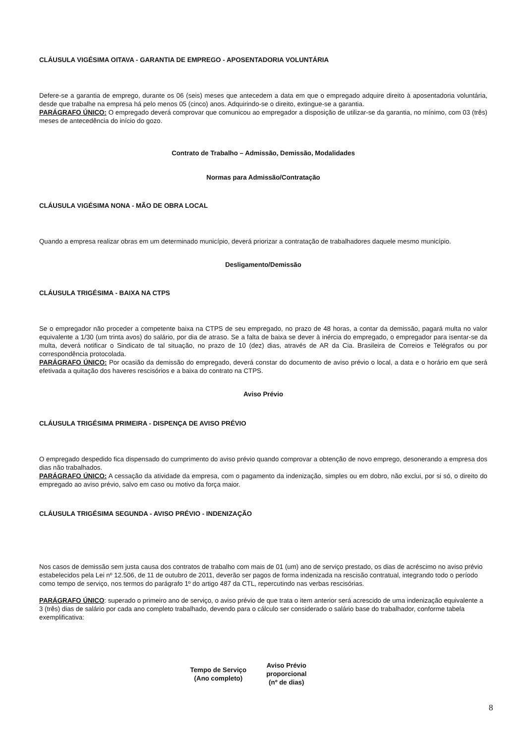CLÁUSULA VIGÉSIMA OITAVA - GARANTIA DE EMPREGO - APOSENTADORIA VOLUNTÁRIA
Defere-se a garantia de emprego, durante os 06 (seis) meses que antecedem a data em que o empregado adquire direito à aposentadoria voluntária, desde que trabalhe na empresa há pelo menos 05 (cinco) anos. Adquirindo-se o direito, extingue-se a garantia.
PARÁGRAFO ÚNICO: O empregado deverá comprovar que comunicou ao empregador a disposição de utilizar-se da garantia, no mínimo, com 03 (três) meses de antecedência do início do gozo.
Contrato de Trabalho – Admissão, Demissão, Modalidades
Normas para Admissão/Contratação
CLÁUSULA VIGÉSIMA NONA - MÃO DE OBRA LOCAL
Quando a empresa realizar obras em um determinado município, deverá priorizar a contratação de trabalhadores daquele mesmo município.
Desligamento/Demissão
CLÁUSULA TRIGÉSIMA - BAIXA NA CTPS
Se o empregador não proceder a competente baixa na CTPS de seu empregado, no prazo de 48 horas, a contar da demissão, pagará multa no valor equivalente a 1/30 (um trinta avos) do salário, por dia de atraso. Se a falta de baixa se dever à inércia do empregado, o empregador para isentar-se da multa, deverá notificar o Sindicato de tal situação, no prazo de 10 (dez) dias, através de AR da Cia. Brasileira de Correios e Telégrafos ou por correspondência protocolada.
PARÁGRAFO ÚNICO: Por ocasião da demissão do empregado, deverá constar do documento de aviso prévio o local, a data e o horário em que será efetivada a quitação dos haveres rescisórios e a baixa do contrato na CTPS.
Aviso Prévio
CLÁUSULA TRIGÉSIMA PRIMEIRA - DISPENÇA DE AVISO PRÉVIO
O empregado despedido fica dispensado do cumprimento do aviso prévio quando comprovar a obtenção de novo emprego, desonerando a empresa dos dias não trabalhados.
PARÁGRAFO ÚNICO: A cessação da atividade da empresa, com o pagamento da indenização, simples ou em dobro, não exclui, por si só, o direito do empregado ao aviso prévio, salvo em caso ou motivo da força maior.
CLÁUSULA TRIGÉSIMA SEGUNDA - AVISO PRÉVIO - INDENIZAÇÃO
Nos casos de demissão sem justa causa dos contratos de trabalho com mais de 01 (um) ano de serviço prestado, os dias de acréscimo no aviso prévio estabelecidos pela Lei nº 12.506, de 11 de outubro de 2011, deverão ser pagos de forma indenizada na rescisão contratual, integrando todo o período como tempo de serviço, nos termos do parágrafo 1º do artigo 487 da CTL, repercutindo nas verbas rescisórias.
PARÁGRAFO ÚNICO: superado o primeiro ano de serviço, o aviso prévio de que trata o item anterior será acrescido de uma indenização equivalente a 3 (três) dias de salário por cada ano completo trabalhado, devendo para o cálculo ser considerado o salário base do trabalhador, conforme tabela exemplificativa:
| Tempo de Serviço (Ano completo) | Aviso Prévio proporcional (nº de dias) |
| --- | --- |
8